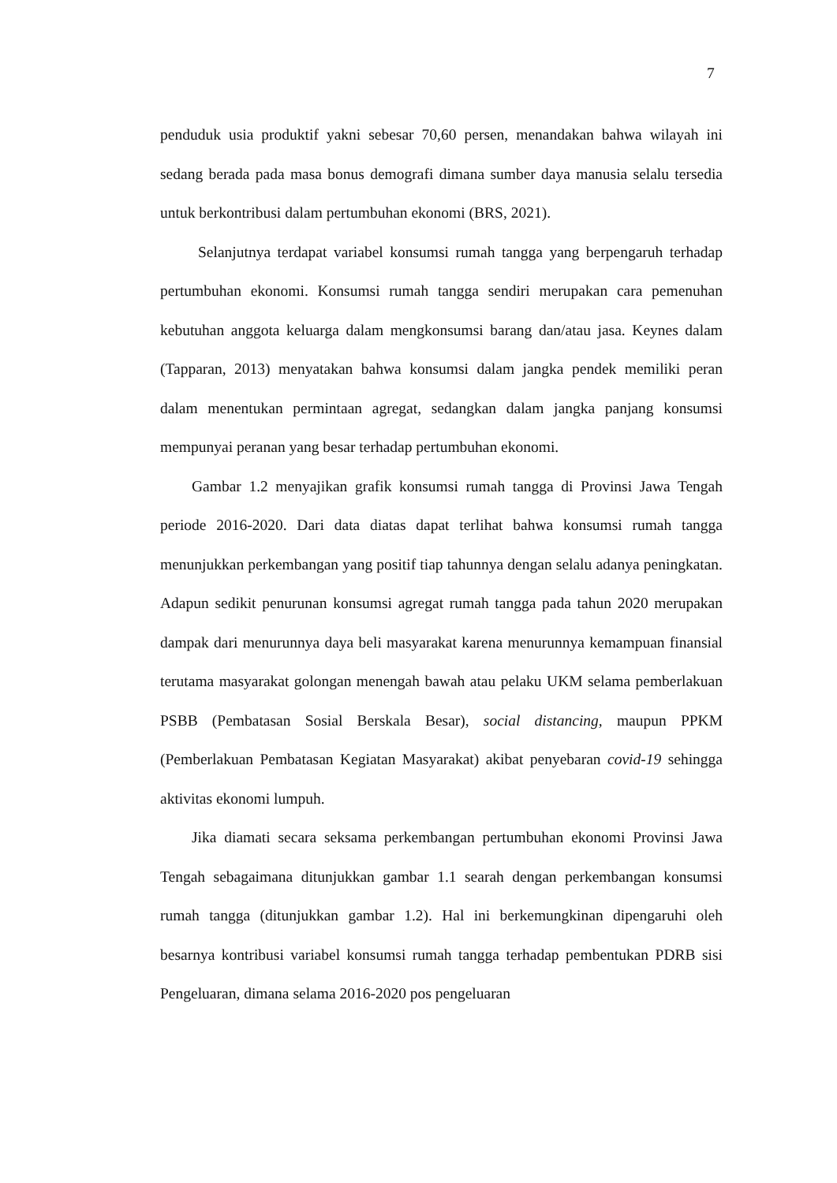7
penduduk usia produktif yakni sebesar 70,60 persen, menandakan bahwa wilayah ini sedang berada pada masa bonus demografi dimana sumber daya manusia selalu tersedia untuk berkontribusi dalam pertumbuhan ekonomi (BRS, 2021).
Selanjutnya terdapat variabel konsumsi rumah tangga yang berpengaruh terhadap pertumbuhan ekonomi. Konsumsi rumah tangga sendiri merupakan cara pemenuhan kebutuhan anggota keluarga dalam mengkonsumsi barang dan/atau jasa. Keynes dalam (Tapparan, 2013) menyatakan bahwa konsumsi dalam jangka pendek memiliki peran dalam menentukan permintaan agregat, sedangkan dalam jangka panjang konsumsi mempunyai peranan yang besar terhadap pertumbuhan ekonomi.
Gambar 1.2 menyajikan grafik konsumsi rumah tangga di Provinsi Jawa Tengah periode 2016-2020. Dari data diatas dapat terlihat bahwa konsumsi rumah tangga menunjukkan perkembangan yang positif tiap tahunnya dengan selalu adanya peningkatan. Adapun sedikit penurunan konsumsi agregat rumah tangga pada tahun 2020 merupakan dampak dari menurunnya daya beli masyarakat karena menurunnya kemampuan finansial terutama masyarakat golongan menengah bawah atau pelaku UKM selama pemberlakuan PSBB (Pembatasan Sosial Berskala Besar), social distancing, maupun PPKM (Pemberlakuan Pembatasan Kegiatan Masyarakat) akibat penyebaran covid-19 sehingga aktivitas ekonomi lumpuh.
Jika diamati secara seksama perkembangan pertumbuhan ekonomi Provinsi Jawa Tengah sebagaimana ditunjukkan gambar 1.1 searah dengan perkembangan konsumsi rumah tangga (ditunjukkan gambar 1.2). Hal ini berkemungkinan dipengaruhi oleh besarnya kontribusi variabel konsumsi rumah tangga terhadap pembentukan PDRB sisi Pengeluaran, dimana selama 2016-2020 pos pengeluaran